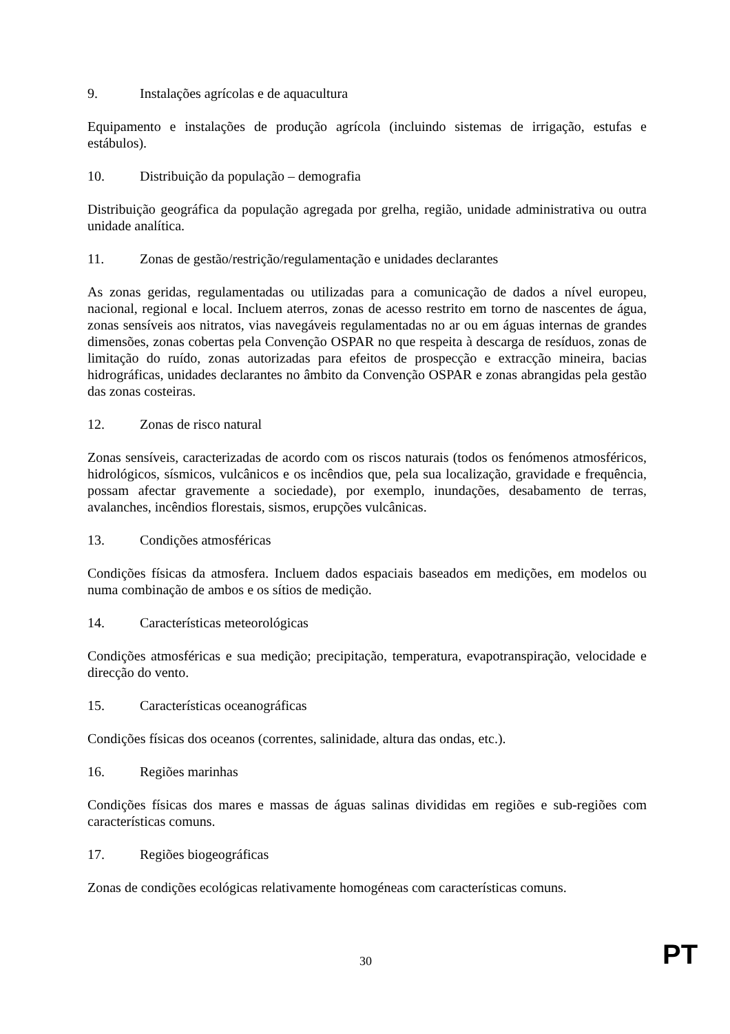9. Instalações agrícolas e de aquacultura
Equipamento e instalações de produção agrícola (incluindo sistemas de irrigação, estufas e estábulos).
10. Distribuição da população – demografia
Distribuição geográfica da população agregada por grelha, região, unidade administrativa ou outra unidade analítica.
11. Zonas de gestão/restrição/regulamentação e unidades declarantes
As zonas geridas, regulamentadas ou utilizadas para a comunicação de dados a nível europeu, nacional, regional e local. Incluem aterros, zonas de acesso restrito em torno de nascentes de água, zonas sensíveis aos nitratos, vias navegáveis regulamentadas no ar ou em águas internas de grandes dimensões, zonas cobertas pela Convenção OSPAR no que respeita à descarga de resíduos, zonas de limitação do ruído, zonas autorizadas para efeitos de prospecção e extracção mineira, bacias hidrográficas, unidades declarantes no âmbito da Convenção OSPAR e zonas abrangidas pela gestão das zonas costeiras.
12. Zonas de risco natural
Zonas sensíveis, caracterizadas de acordo com os riscos naturais (todos os fenómenos atmosféricos, hidrológicos, sísmicos, vulcânicos e os incêndios que, pela sua localização, gravidade e frequência, possam afectar gravemente a sociedade), por exemplo, inundações, desabamento de terras, avalanches, incêndios florestais, sismos, erupções vulcânicas.
13. Condições atmosféricas
Condições físicas da atmosfera. Incluem dados espaciais baseados em medições, em modelos ou numa combinação de ambos e os sítios de medição.
14. Características meteorológicas
Condições atmosféricas e sua medição; precipitação, temperatura, evapotranspiração, velocidade e direcção do vento.
15. Características oceanográficas
Condições físicas dos oceanos (correntes, salinidade, altura das ondas, etc.).
16. Regiões marinhas
Condições físicas dos mares e massas de águas salinas divididas em regiões e sub-regiões com características comuns.
17. Regiões biogeográficas
Zonas de condições ecológicas relativamente homogéneas com características comuns.
30 PT